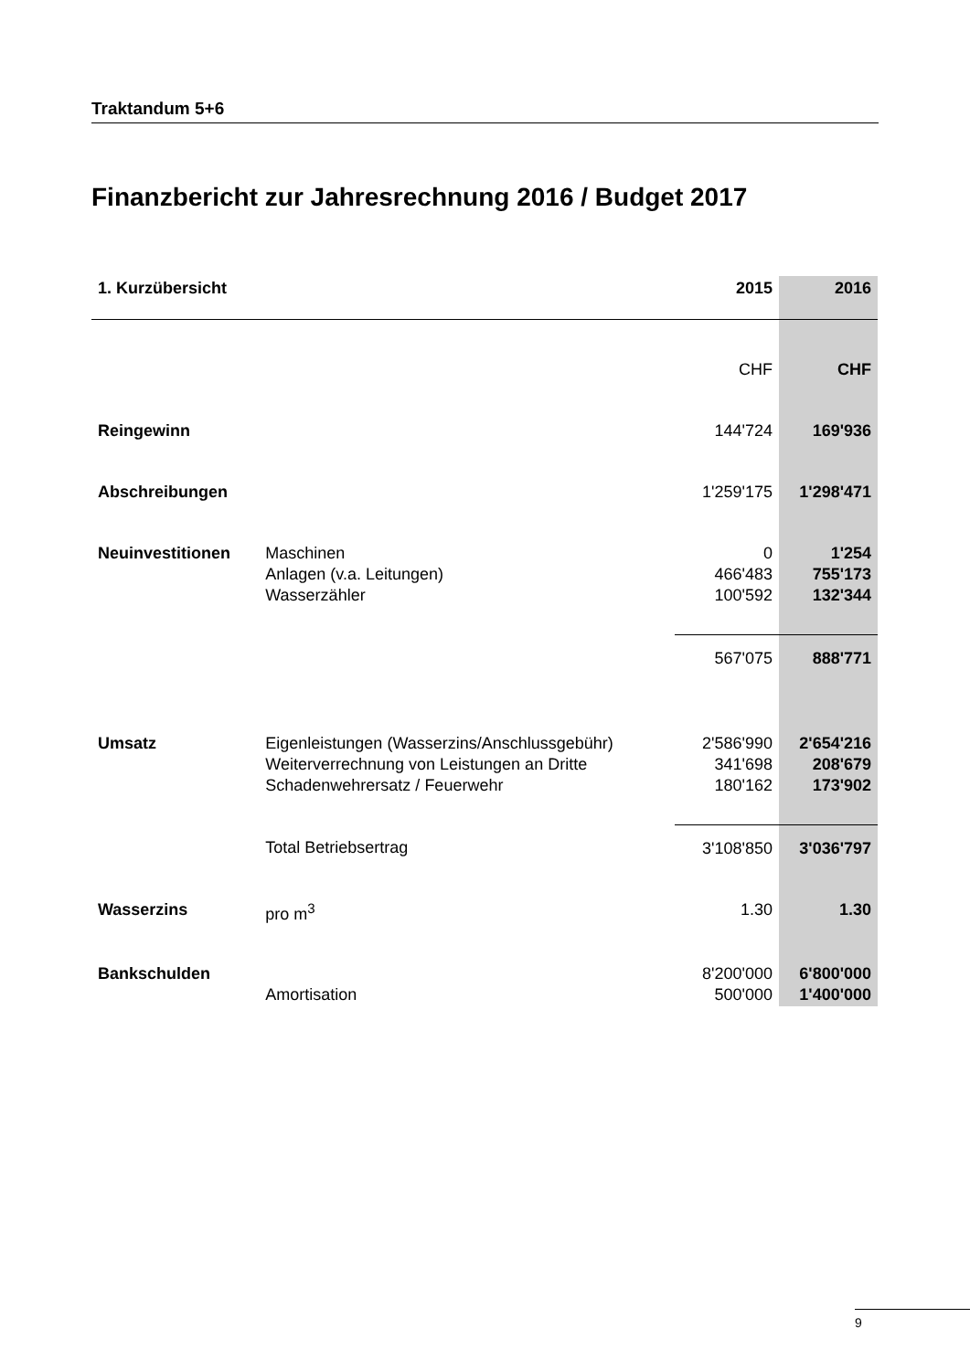Traktandum 5+6
Finanzbericht zur Jahresrechnung 2016 / Budget 2017
| 1. Kurzübersicht | | 2015 | 2016 |
| --- | --- | --- | --- |
| | | CHF | CHF |
| Reingewinn | | 144'724 | 169'936 |
| Abschreibungen | | 1'259'175 | 1'298'471 |
| Neuinvestitionen | Maschinen | 0 | 1'254 |
| | Anlagen (v.a. Leitungen) | 466'483 | 755'173 |
| | Wasserzähler | 100'592 | 132'344 |
| | | 567'075 | 888'771 |
| Umsatz | Eigenleistungen (Wasserzins/Anschlussgebühr) | 2'586'990 | 2'654'216 |
| | Weiterverrechnung von Leistungen an Dritte | 341'698 | 208'679 |
| | Schadenwehrersatz / Feuerwehr | 180'162 | 173'902 |
| | Total Betriebsertrag | 3'108'850 | 3'036'797 |
| Wasserzins | pro m<sup>3</sup> | 1.30 | 1.30 |
| Bankschulden | | 8'200'000 | 6'800'000 |
| | Amortisation | 500'000 | 1'400'000 |
9